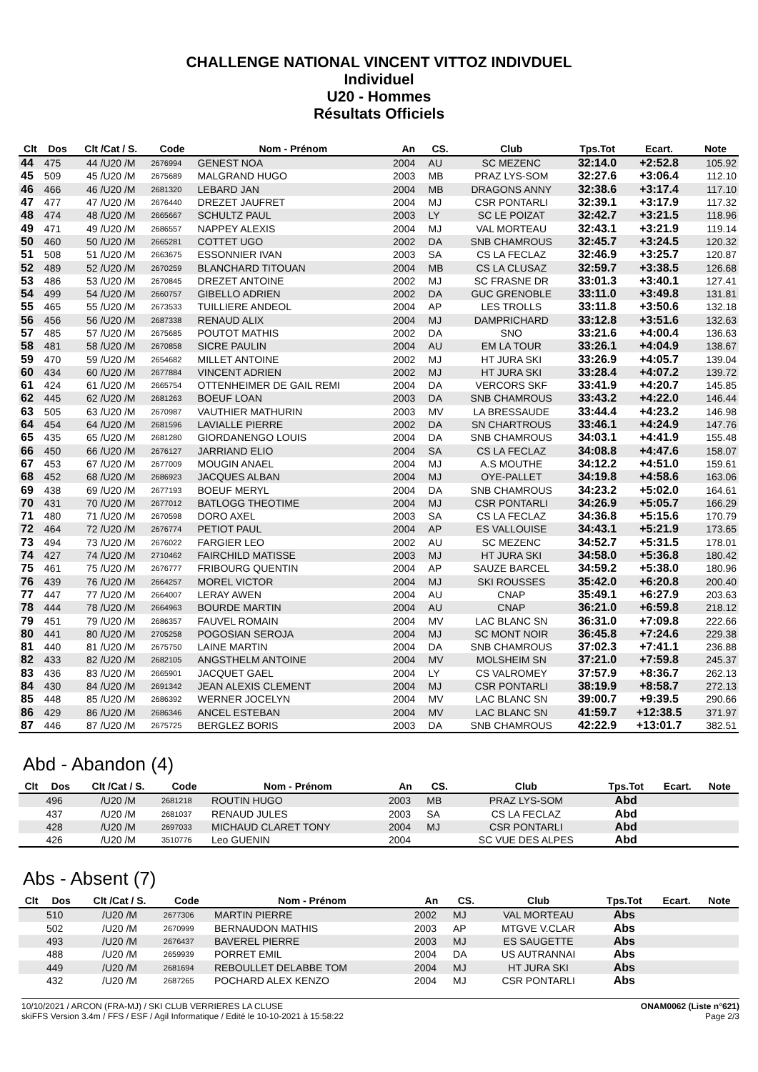CHALLENGE NATIONAL VINCENT VITTOZ INDIVDUEL
Individuel
U20 - Hommes
Résultats Officiels
| Clt | Dos | Clt /Cat / S. | Code | Nom - Prénom | An | CS. | Club | Tps.Tot | Ecart. | Note |
| --- | --- | --- | --- | --- | --- | --- | --- | --- | --- | --- |
| 44 | 475 | 44 /U20 /M | 2676994 | GENEST NOA | 2004 | AU | SC MEZENC | 32:14.0 | +2:52.8 | 105.92 |
| 45 | 509 | 45 /U20 /M | 2675689 | MALGRAND HUGO | 2003 | MB | PRAZ LYS-SOM | 32:27.6 | +3:06.4 | 112.10 |
| 46 | 466 | 46 /U20 /M | 2681320 | LEBARD JAN | 2004 | MB | DRAGONS ANNY | 32:38.6 | +3:17.4 | 117.10 |
| 47 | 477 | 47 /U20 /M | 2676440 | DREZET JAUFRET | 2004 | MJ | CSR PONTARLI | 32:39.1 | +3:17.9 | 117.32 |
| 48 | 474 | 48 /U20 /M | 2665667 | SCHULTZ PAUL | 2003 | LY | SC LE POIZAT | 32:42.7 | +3:21.5 | 118.96 |
| 49 | 471 | 49 /U20 /M | 2686557 | NAPPEY ALEXIS | 2004 | MJ | VAL MORTEAU | 32:43.1 | +3:21.9 | 119.14 |
| 50 | 460 | 50 /U20 /M | 2665281 | COTTET UGO | 2002 | DA | SNB CHAMROUS | 32:45.7 | +3:24.5 | 120.32 |
| 51 | 508 | 51 /U20 /M | 2663675 | ESSONNIER IVAN | 2003 | SA | CS LA FECLAZ | 32:46.9 | +3:25.7 | 120.87 |
| 52 | 489 | 52 /U20 /M | 2670259 | BLANCHARD TITOUAN | 2004 | MB | CS LA CLUSAZ | 32:59.7 | +3:38.5 | 126.68 |
| 53 | 486 | 53 /U20 /M | 2670845 | DREZET ANTOINE | 2002 | MJ | SC FRASNE DR | 33:01.3 | +3:40.1 | 127.41 |
| 54 | 499 | 54 /U20 /M | 2660757 | GIBELLO ADRIEN | 2002 | DA | GUC GRENOBLE | 33:11.0 | +3:49.8 | 131.81 |
| 55 | 465 | 55 /U20 /M | 2673533 | TUILLIERE ANDEOL | 2004 | AP | LES TROLLS | 33:11.8 | +3:50.6 | 132.18 |
| 56 | 456 | 56 /U20 /M | 2687338 | RENAUD ALIX | 2004 | MJ | DAMPRICHARD | 33:12.8 | +3:51.6 | 132.63 |
| 57 | 485 | 57 /U20 /M | 2675685 | POUTOT MATHIS | 2002 | DA | SNO | 33:21.6 | +4:00.4 | 136.63 |
| 58 | 481 | 58 /U20 /M | 2670858 | SICRE PAULIN | 2004 | AU | EM LA TOUR | 33:26.1 | +4:04.9 | 138.67 |
| 59 | 470 | 59 /U20 /M | 2654682 | MILLET ANTOINE | 2002 | MJ | HT JURA SKI | 33:26.9 | +4:05.7 | 139.04 |
| 60 | 434 | 60 /U20 /M | 2677884 | VINCENT ADRIEN | 2002 | MJ | HT JURA SKI | 33:28.4 | +4:07.2 | 139.72 |
| 61 | 424 | 61 /U20 /M | 2665754 | OTTENHEIMER DE GAIL REMI | 2004 | DA | VERCORS SKF | 33:41.9 | +4:20.7 | 145.85 |
| 62 | 445 | 62 /U20 /M | 2681263 | BOEUF LOAN | 2003 | DA | SNB CHAMROUS | 33:43.2 | +4:22.0 | 146.44 |
| 63 | 505 | 63 /U20 /M | 2670987 | VAUTHIER MATHURIN | 2003 | MV | LA BRESSAUDE | 33:44.4 | +4:23.2 | 146.98 |
| 64 | 454 | 64 /U20 /M | 2681596 | LAVIALLE PIERRE | 2002 | DA | SN CHARTROUS | 33:46.1 | +4:24.9 | 147.76 |
| 65 | 435 | 65 /U20 /M | 2681280 | GIORDANENGO LOUIS | 2004 | DA | SNB CHAMROUS | 34:03.1 | +4:41.9 | 155.48 |
| 66 | 450 | 66 /U20 /M | 2676127 | JARRIAND ELIO | 2004 | SA | CS LA FECLAZ | 34:08.8 | +4:47.6 | 158.07 |
| 67 | 453 | 67 /U20 /M | 2677009 | MOUGIN ANAEL | 2004 | MJ | A.S MOUTHE | 34:12.2 | +4:51.0 | 159.61 |
| 68 | 452 | 68 /U20 /M | 2686923 | JACQUES ALBAN | 2004 | MJ | OYE-PALLET | 34:19.8 | +4:58.6 | 163.06 |
| 69 | 438 | 69 /U20 /M | 2677193 | BOEUF MERYL | 2004 | DA | SNB CHAMROUS | 34:23.2 | +5:02.0 | 164.61 |
| 70 | 431 | 70 /U20 /M | 2677012 | BATLOGG THEOTIME | 2004 | MJ | CSR PONTARLI | 34:26.9 | +5:05.7 | 166.29 |
| 71 | 480 | 71 /U20 /M | 2670598 | DORO AXEL | 2003 | SA | CS LA FECLAZ | 34:36.8 | +5:15.6 | 170.79 |
| 72 | 464 | 72 /U20 /M | 2676774 | PETIOT PAUL | 2004 | AP | ES VALLOUISE | 34:43.1 | +5:21.9 | 173.65 |
| 73 | 494 | 73 /U20 /M | 2676022 | FARGIER LEO | 2002 | AU | SC MEZENC | 34:52.7 | +5:31.5 | 178.01 |
| 74 | 427 | 74 /U20 /M | 2710462 | FAIRCHILD MATISSE | 2003 | MJ | HT JURA SKI | 34:58.0 | +5:36.8 | 180.42 |
| 75 | 461 | 75 /U20 /M | 2676777 | FRIBOURG QUENTIN | 2004 | AP | SAUZE BARCEL | 34:59.2 | +5:38.0 | 180.96 |
| 76 | 439 | 76 /U20 /M | 2664257 | MOREL VICTOR | 2004 | MJ | SKI ROUSSES | 35:42.0 | +6:20.8 | 200.40 |
| 77 | 447 | 77 /U20 /M | 2664007 | LERAY AWEN | 2004 | AU | CNAP | 35:49.1 | +6:27.9 | 203.63 |
| 78 | 444 | 78 /U20 /M | 2664963 | BOURDE MARTIN | 2004 | AU | CNAP | 36:21.0 | +6:59.8 | 218.12 |
| 79 | 451 | 79 /U20 /M | 2686357 | FAUVEL ROMAIN | 2004 | MV | LAC BLANC SN | 36:31.0 | +7:09.8 | 222.66 |
| 80 | 441 | 80 /U20 /M | 2705258 | POGOSIAN SEROJA | 2004 | MJ | SC MONT NOIR | 36:45.8 | +7:24.6 | 229.38 |
| 81 | 440 | 81 /U20 /M | 2675750 | LAINE MARTIN | 2004 | DA | SNB CHAMROUS | 37:02.3 | +7:41.1 | 236.88 |
| 82 | 433 | 82 /U20 /M | 2682105 | ANGSTHELM ANTOINE | 2004 | MV | MOLSHEIM SN | 37:21.0 | +7:59.8 | 245.37 |
| 83 | 436 | 83 /U20 /M | 2665901 | JACQUET GAEL | 2004 | LY | CS VALROMEY | 37:57.9 | +8:36.7 | 262.13 |
| 84 | 430 | 84 /U20 /M | 2691342 | JEAN ALEXIS CLEMENT | 2004 | MJ | CSR PONTARLI | 38:19.9 | +8:58.7 | 272.13 |
| 85 | 448 | 85 /U20 /M | 2686392 | WERNER JOCELYN | 2004 | MV | LAC BLANC SN | 39:00.7 | +9:39.5 | 290.66 |
| 86 | 429 | 86 /U20 /M | 2686346 | ANCEL ESTEBAN | 2004 | MV | LAC BLANC SN | 41:59.7 | +12:38.5 | 371.97 |
| 87 | 446 | 87 /U20 /M | 2675725 | BERGLEZ BORIS | 2003 | DA | SNB CHAMROUS | 42:22.9 | +13:01.7 | 382.51 |
Abd - Abandon (4)
| Clt | Dos | Clt /Cat / S. | Code | Nom - Prénom | An | CS. | Club | Tps.Tot | Ecart. | Note |
| --- | --- | --- | --- | --- | --- | --- | --- | --- | --- | --- |
| | 496 | /U20 /M | 2681218 | ROUTIN HUGO | 2003 | MB | PRAZ LYS-SOM | Abd | | |
| | 437 | /U20 /M | 2681037 | RENAUD JULES | 2003 | SA | CS LA FECLAZ | Abd | | |
| | 428 | /U20 /M | 2697033 | MICHAUD CLARET TONY | 2004 | MJ | CSR PONTARLI | Abd | | |
| | 426 | /U20 /M | 3510776 | Leo GUENIN | 2004 | | SC VUE DES ALPES | Abd | | |
Abs - Absent (7)
| Clt | Dos | Clt /Cat / S. | Code | Nom - Prénom | An | CS. | Club | Tps.Tot | Ecart. | Note |
| --- | --- | --- | --- | --- | --- | --- | --- | --- | --- | --- |
| | 510 | /U20 /M | 2677306 | MARTIN PIERRE | 2002 | MJ | VAL MORTEAU | Abs | | |
| | 502 | /U20 /M | 2670999 | BERNAUDON MATHIS | 2003 | AP | MTGVE V.CLAR | Abs | | |
| | 493 | /U20 /M | 2676437 | BAVEREL PIERRE | 2003 | MJ | ES SAUGETTE | Abs | | |
| | 488 | /U20 /M | 2659939 | PORRET EMIL | 2004 | DA | US AUTRANNAI | Abs | | |
| | 449 | /U20 /M | 2681694 | REBOULLET DELABBE TOM | 2004 | MJ | HT JURA SKI | Abs | | |
| | 432 | /U20 /M | 2687265 | POCHARD ALEX KENZO | 2004 | MJ | CSR PONTARLI | Abs | | |
10/10/2021 / ARCON (FRA-MJ) / SKI CLUB VERRIERES LA CLUSE
skiFFS Version 3.4m / FFS / ESF / Agil Informatique / Edité le 10-10-2021 à 15:58:22 ONAM0062 (Liste n°621)
Page 2/3